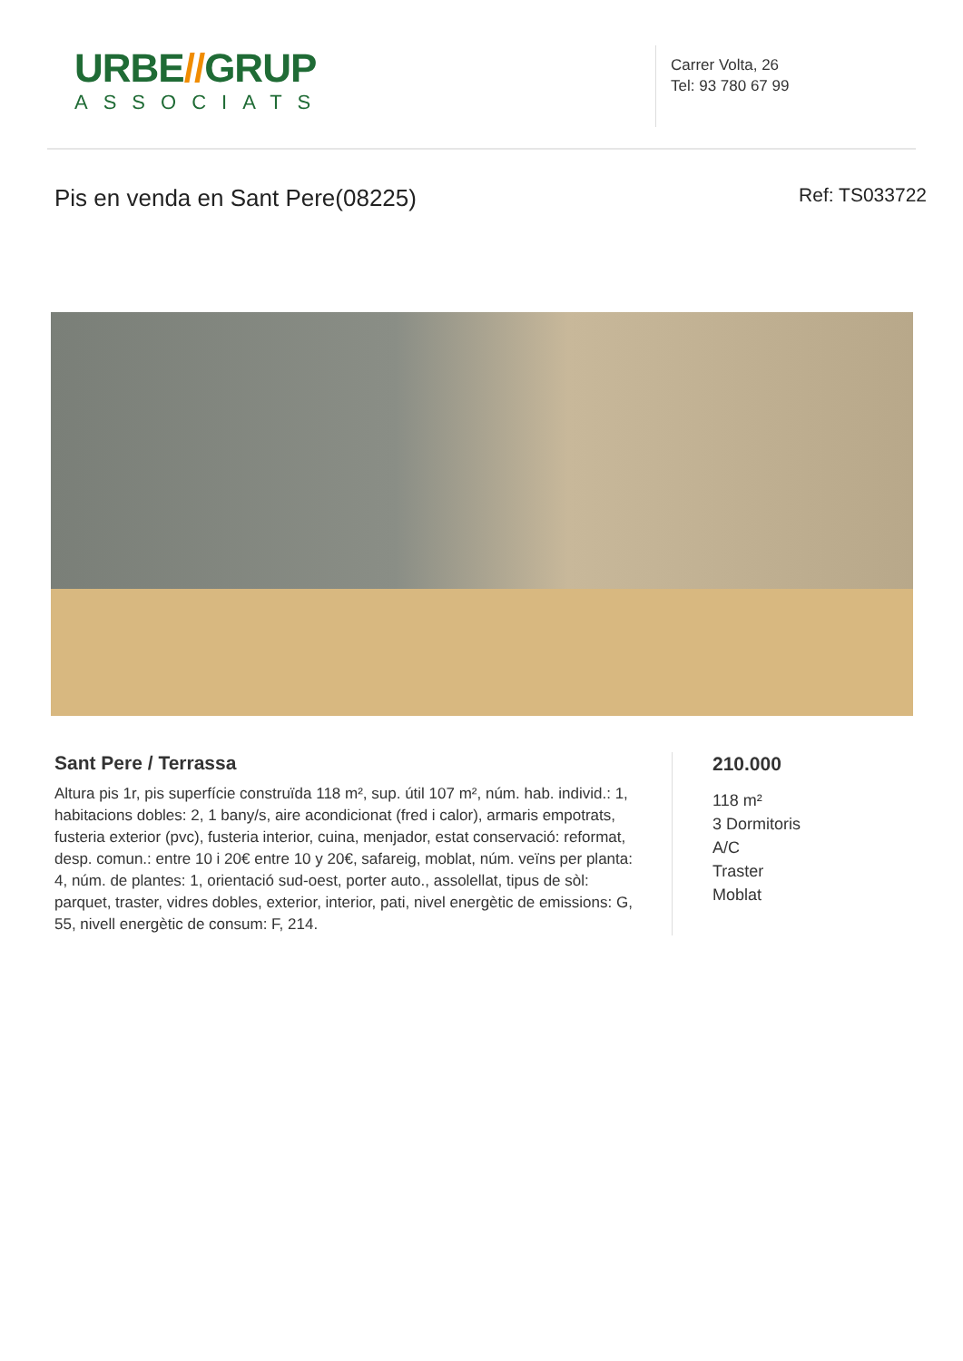URBE//GRUP
ASSOCIATS
Carrer Volta, 26
Tel: 93 780 67 99
Pis en venda en Sant Pere(08225)
Ref: TS033722
Sant Pere / Terrassa
Altura pis 1r, pis superfície construïda 118 m², sup. útil 107 m², núm. hab. individ.: 1, habitacions dobles: 2, 1 bany/s, aire acondicionat (fred i calor), armaris empotrats, fusteria exterior (pvc), fusteria interior, cuina, menjador, estat conservació: reformat, desp. comun.: entre 10 i 20€ entre 10 y 20€, safareig, moblat, núm. veïns per planta: 4, núm. de plantes: 1, orientació sud-oest, porter auto., assolellat, tipus de sòl: parquet, traster, vidres dobles, exterior, interior, pati, nivel energètic de emissions: G, 55, nivell energètic de consum: F, 214.
210.000
118 m²
3 Dormitoris
A/C
Traster
Moblat